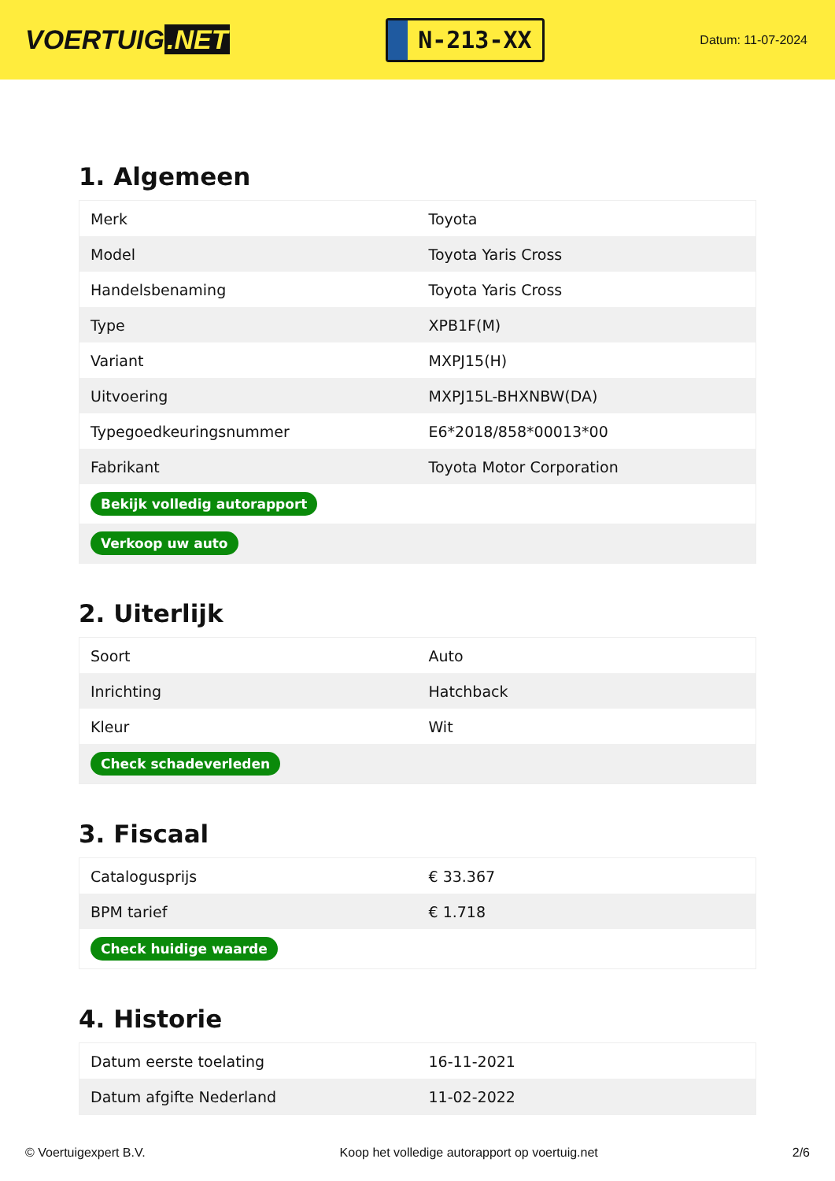VOERTUIG.NET
N-213-XX
Datum: 11-07-2024
1. Algemeen
| Merk | Toyota |
| Model | Toyota Yaris Cross |
| Handelsbenaming | Toyota Yaris Cross |
| Type | XPB1F(M) |
| Variant | MXPJ15(H) |
| Uitvoering | MXPJ15L-BHXNBW(DA) |
| Typegoedkeuringsnummer | E6*2018/858*00013*00 |
| Fabrikant | Toyota Motor Corporation |
| Bekijk volledig autorapport | |
| Verkoop uw auto | |
2. Uiterlijk
| Soort | Auto |
| Inrichting | Hatchback |
| Kleur | Wit |
| Check schadeverleden | |
3. Fiscaal
| Catalogusprijs | € 33.367 |
| BPM tarief | € 1.718 |
| Check huidige waarde | |
4. Historie
| Datum eerste toelating | 16-11-2021 |
| Datum afgifte Nederland | 11-02-2022 |
© Voertuigexpert B.V. Koop het volledige autorapport op voertuig.net 2/6